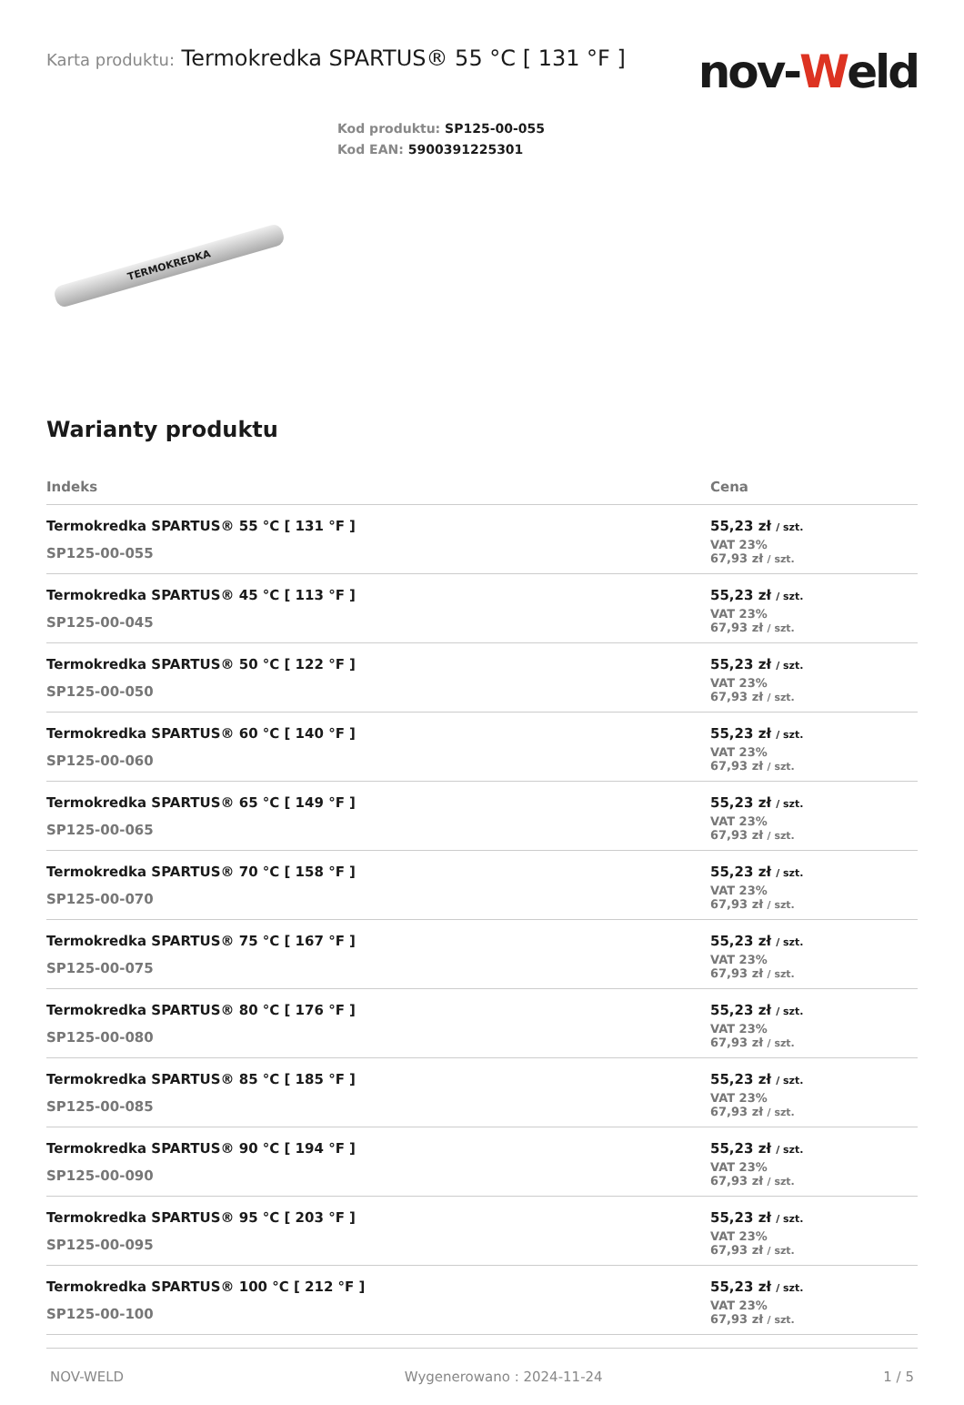Karta produktu: Termokredka SPARTUS® 55 °C [ 131 °F ]
nov-Weld
TERMOKREDKA
Kod produktu: SP125-00-055
Kod EAN: 5900391225301
Warianty produktu
| Indeks | Cena |
| --- | --- |
| Termokredka SPARTUS® 55 °C [ 131 °F ] SP125-00-055 | 55,23 zł / szt. VAT 23% 67,93 zł / szt. |
| Termokredka SPARTUS® 45 °C [ 113 °F ] SP125-00-045 | 55,23 zł / szt. VAT 23% 67,93 zł / szt. |
| Termokredka SPARTUS® 50 °C [ 122 °F ] SP125-00-050 | 55,23 zł / szt. VAT 23% 67,93 zł / szt. |
| Termokredka SPARTUS® 60 °C [ 140 °F ] SP125-00-060 | 55,23 zł / szt. VAT 23% 67,93 zł / szt. |
| Termokredka SPARTUS® 65 °C [ 149 °F ] SP125-00-065 | 55,23 zł / szt. VAT 23% 67,93 zł / szt. |
| Termokredka SPARTUS® 70 °C [ 158 °F ] SP125-00-070 | 55,23 zł / szt. VAT 23% 67,93 zł / szt. |
| Termokredka SPARTUS® 75 °C [ 167 °F ] SP125-00-075 | 55,23 zł / szt. VAT 23% 67,93 zł / szt. |
| Termokredka SPARTUS® 80 °C [ 176 °F ] SP125-00-080 | 55,23 zł / szt. VAT 23% 67,93 zł / szt. |
| Termokredka SPARTUS® 85 °C [ 185 °F ] SP125-00-085 | 55,23 zł / szt. VAT 23% 67,93 zł / szt. |
| Termokredka SPARTUS® 90 °C [ 194 °F ] SP125-00-090 | 55,23 zł / szt. VAT 23% 67,93 zł / szt. |
| Termokredka SPARTUS® 95 °C [ 203 °F ] SP125-00-095 | 55,23 zł / szt. VAT 23% 67,93 zł / szt. |
| Termokredka SPARTUS® 100 °C [ 212 °F ] SP125-00-100 | 55,23 zł / szt. VAT 23% 67,93 zł / szt. |
NOV-WELD Wygenerowano : 2024-11-24 1 / 5